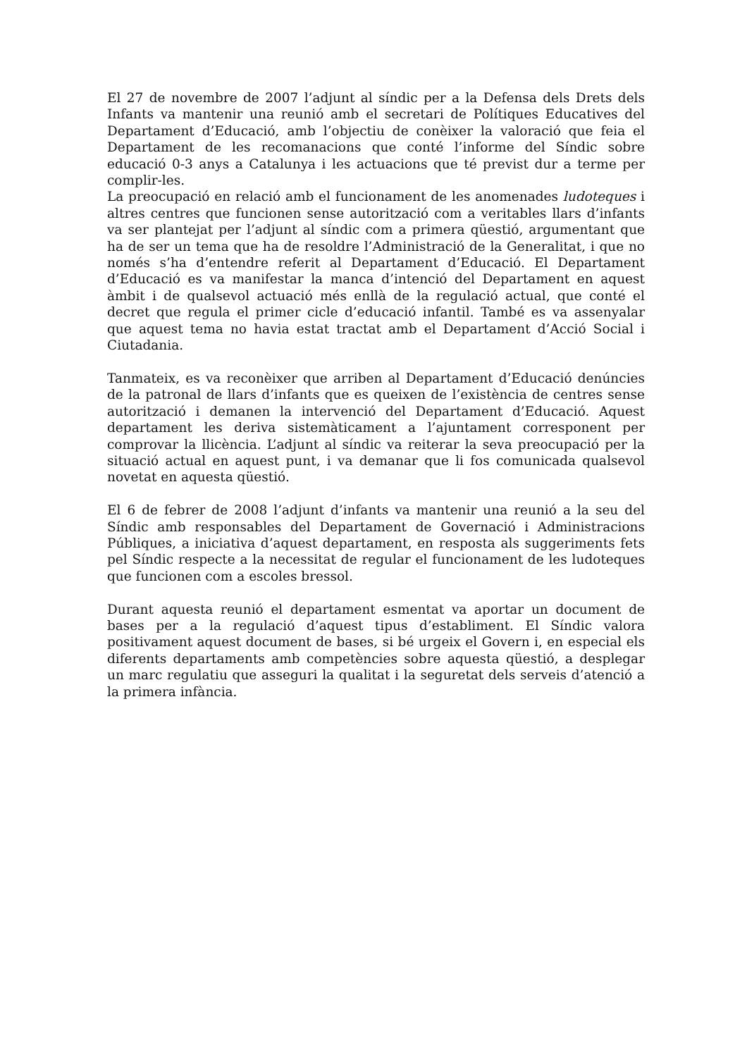El 27 de novembre de 2007 l’adjunt al síndic per a la Defensa dels Drets dels Infants va mantenir una reunió amb el secretari de Polítiques Educatives del Departament d’Educació, amb l’objectiu de conèixer la valoració que feia el Departament de les recomanacions que conté l’informe del Síndic sobre educació 0-3 anys a Catalunya i les actuacions que té previst dur a terme per complir-les.
La preocupació en relació amb el funcionament de les anomenades ludoteques i altres centres que funcionen sense autorització com a veritables llars d’infants va ser plantejat per l’adjunt al síndic com a primera qüestió, argumentant que ha de ser un tema que ha de resoldre l’Administració de la Generalitat, i que no només s’ha d’entendre referit al Departament d’Educació. El Departament d’Educació es va manifestar la manca d’intenció del Departament en aquest àmbit i de qualsevol actuació més enllà de la regulació actual, que conté el decret que regula el primer cicle d’educació infantil. També es va assenyalar que aquest tema no havia estat tractat amb el Departament d’Acció Social i Ciutadania.
Tanmateix, es va reconèixer que arriben al Departament d’Educació denúncies de la patronal de llars d’infants que es queixen de l’existència de centres sense autorització i demanen la intervenció del Departament d’Educació. Aquest departament les deriva sistemàticament a l’ajuntament corresponent per comprovar la llicència. L’adjunt al síndic va reiterar la seva preocupació per la situació actual en aquest punt, i va demanar que li fos comunicada qualsevol novetat en aquesta qüestió.
El 6 de febrer de 2008 l’adjunt d’infants va mantenir una reunió a la seu del Síndic amb responsables del Departament de Governació i Administracions Públiques, a iniciativa d’aquest departament, en resposta als suggeriments fets pel Síndic respecte a la necessitat de regular el funcionament de les ludoteques que funcionen com a escoles bressol.
Durant aquesta reunió el departament esmentat va aportar un document de bases per a la regulació d’aquest tipus d’establiment. El Síndic valora positivament aquest document de bases, si bé urgeix el Govern i, en especial els diferents departaments amb competències sobre aquesta qüestió, a desplegar un marc regulatiu que asseguri la qualitat i la seguretat dels serveis d’atenció a la primera infància.